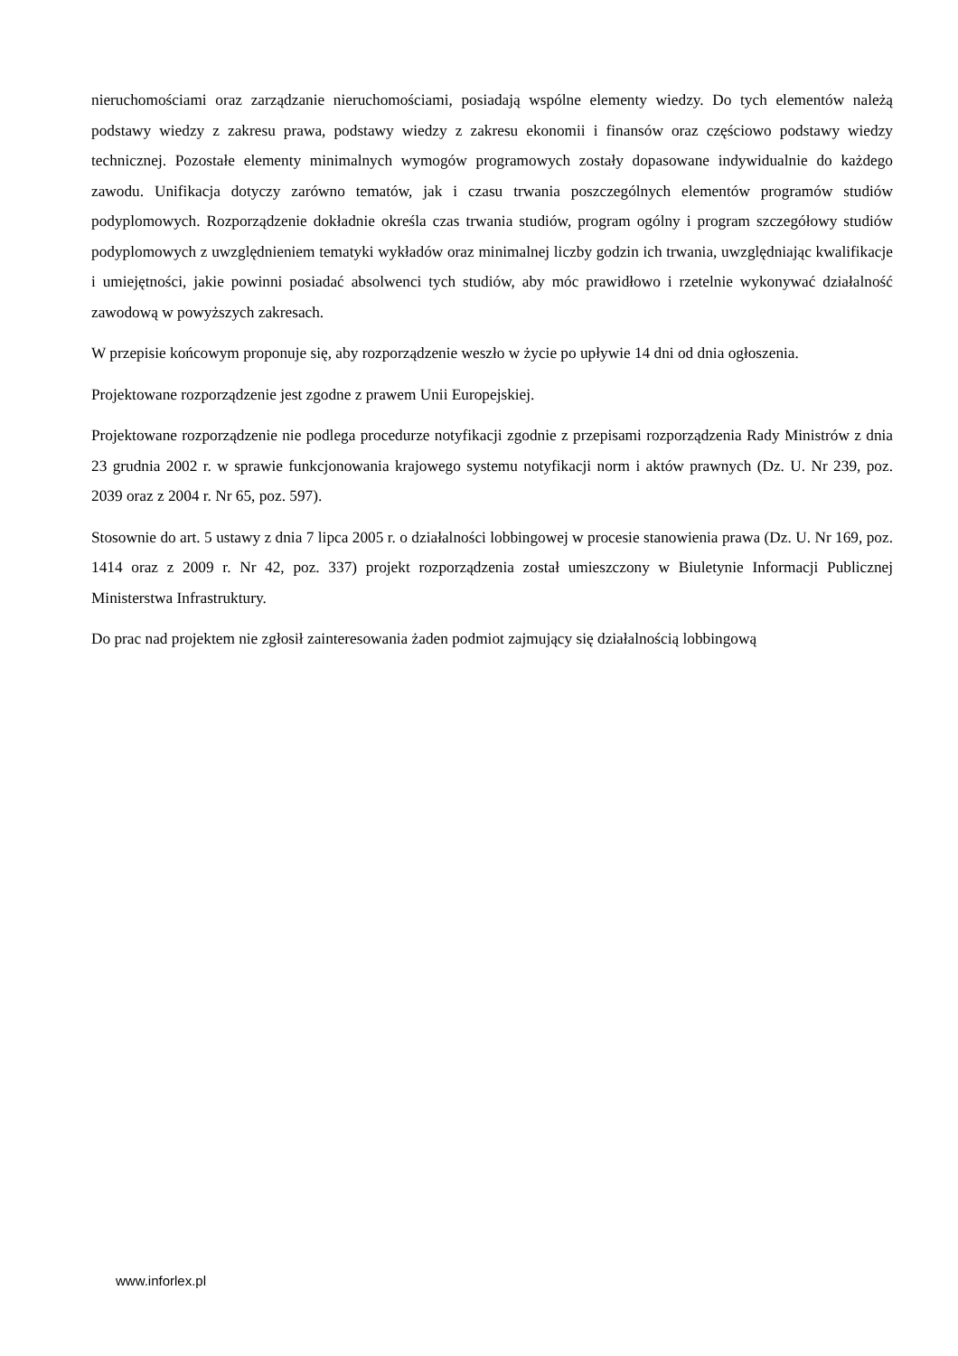nieruchomościami oraz zarządzanie nieruchomościami, posiadają wspólne elementy wiedzy. Do tych elementów należą podstawy wiedzy z zakresu prawa, podstawy wiedzy z zakresu ekonomii i finansów oraz częściowo podstawy wiedzy technicznej. Pozostałe elementy minimalnych wymogów programowych zostały dopasowane indywidualnie do każdego zawodu. Unifikacja dotyczy zarówno tematów, jak i czasu trwania poszczególnych elementów programów studiów podyplomowych. Rozporządzenie dokładnie określa czas trwania studiów, program ogólny i program szczegółowy studiów podyplomowych z uwzględnieniem tematyki wykładów oraz minimalnej liczby godzin ich trwania, uwzględniając kwalifikacje i umiejętności, jakie powinni posiadać absolwenci tych studiów, aby móc prawidłowo i rzetelnie wykonywać działalność zawodową w powyższych zakresach.
W przepisie końcowym proponuje się, aby rozporządzenie weszło w życie po upływie 14 dni od dnia ogłoszenia.
Projektowane rozporządzenie jest zgodne z prawem Unii Europejskiej.
Projektowane rozporządzenie nie podlega procedurze notyfikacji zgodnie z przepisami rozporządzenia Rady Ministrów z dnia 23 grudnia 2002 r. w sprawie funkcjonowania krajowego systemu notyfikacji norm i aktów prawnych (Dz. U. Nr 239, poz. 2039 oraz z 2004 r. Nr 65, poz. 597).
Stosownie do art. 5 ustawy z dnia 7 lipca 2005 r. o działalności lobbingowej w procesie stanowienia prawa (Dz. U. Nr 169, poz. 1414 oraz z 2009 r. Nr 42, poz. 337) projekt rozporządzenia został umieszczony w Biuletynie Informacji Publicznej Ministerstwa Infrastruktury.
Do prac nad projektem nie zgłosił zainteresowania żaden podmiot zajmujący się działalnością lobbingową
www.inforlex.pl